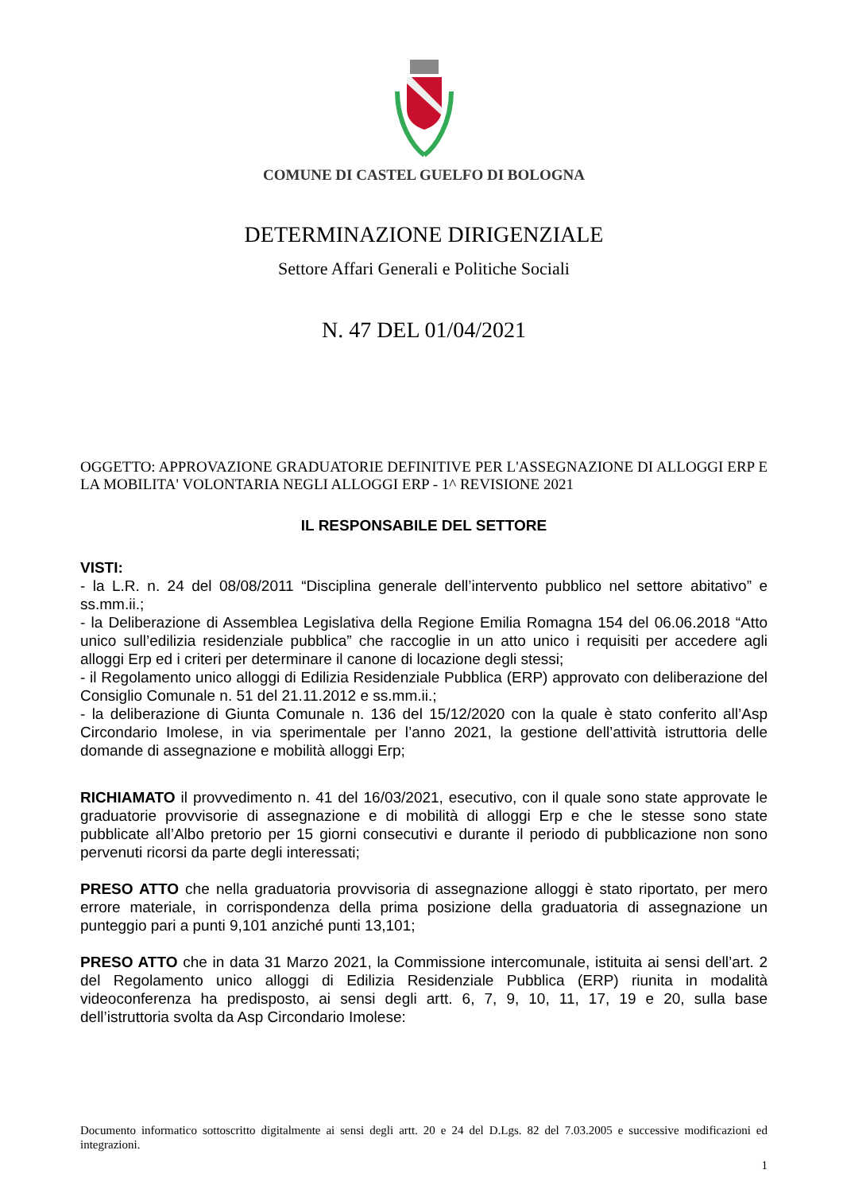COMUNE DI CASTEL GUELFO DI BOLOGNA
DETERMINAZIONE DIRIGENZIALE
Settore Affari Generali e Politiche Sociali
N. 47 DEL 01/04/2021
OGGETTO: APPROVAZIONE GRADUATORIE DEFINITIVE PER L'ASSEGNAZIONE DI ALLOGGI ERP E LA MOBILITA' VOLONTARIA NEGLI ALLOGGI ERP - 1^ REVISIONE 2021
IL RESPONSABILE DEL SETTORE
VISTI:
- la L.R. n. 24 del 08/08/2011 “Disciplina generale dell’intervento pubblico nel settore abitativo” e ss.mm.ii.;
- la Deliberazione di Assemblea Legislativa della Regione Emilia Romagna 154 del 06.06.2018 “Atto unico sull’edilizia residenziale pubblica” che raccoglie in un atto unico i requisiti per accedere agli alloggi Erp ed i criteri per determinare il canone di locazione degli stessi;
- il Regolamento unico alloggi di Edilizia Residenziale Pubblica (ERP) approvato con deliberazione del Consiglio Comunale n. 51 del 21.11.2012 e ss.mm.ii.;
- la deliberazione di Giunta Comunale n. 136 del 15/12/2020 con la quale è stato conferito all’Asp Circondario Imolese, in via sperimentale per l’anno 2021, la gestione dell’attività istruttoria delle domande di assegnazione e mobilità alloggi Erp;
RICHIAMATO il provvedimento n. 41 del 16/03/2021, esecutivo, con il quale sono state approvate le graduatorie provvisorie di assegnazione e di mobilità di alloggi Erp e che le stesse sono state pubblicate all’Albo pretorio per 15 giorni consecutivi e durante il periodo di pubblicazione non sono pervenuti ricorsi da parte degli interessati;
PRESO ATTO che nella graduatoria provvisoria di assegnazione alloggi è stato riportato, per mero errore materiale, in corrispondenza della prima posizione della graduatoria di assegnazione un punteggio pari a punti 9,101 anziché punti 13,101;
PRESO ATTO che in data 31 Marzo 2021, la Commissione intercomunale, istituita ai sensi dell’art. 2 del Regolamento unico alloggi di Edilizia Residenziale Pubblica (ERP) riunita in modalità videoconferenza ha predisposto, ai sensi degli artt. 6, 7, 9, 10, 11, 17, 19 e 20, sulla base dell’istruttoria svolta da Asp Circondario Imolese:
Documento informatico sottoscritto digitalmente ai sensi degli artt. 20 e 24 del D.Lgs. 82 del 7.03.2005 e successive modificazioni ed integrazioni.
1